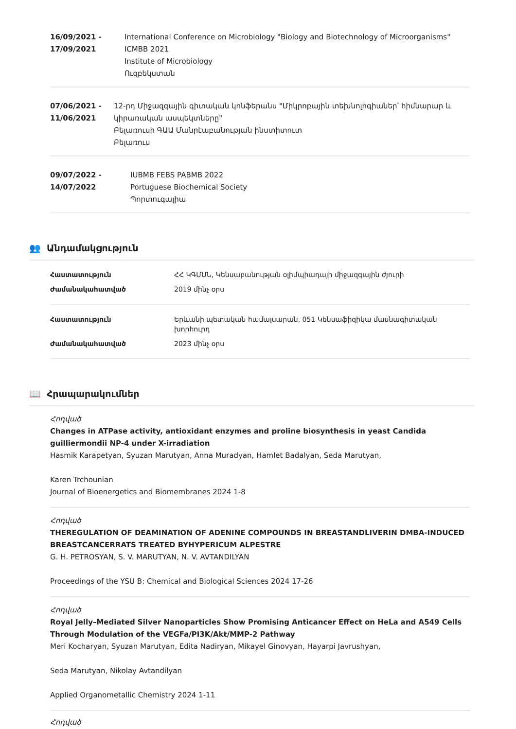16/09/2021 -
17/09/2021
International Conference on Microbiology "Biology and Biotechnology of Microorganisms" ICMBB 2021
Institute of Microbiology
Ուզբեկստան
07/06/2021 -
11/06/2021
12-րդ Միջազգային գիտական կոնֆերանս "Միկրոբային տեխնոլոգիաներ՝ հիմնարար և կիրառական ասպեկտները"
Բելառուսի ԳԱԱ Մանրէաբանության ինստիտուտ
Բելառուս
09/07/2022 -
14/07/2022
IUBMB FEBS PABMB 2022
Portuguese Biochemical Society
Պորտուգալիա
👥 Անդամակցություն
| Հաստատություն | ՀՀ ԿԳՄՍՆ, Կենսաբանության օլիմպիադայի միջազգային ժյուրի |
| Ժամանակահատված | 2019 մինչ օրս |
| Հաստատություն | Երևանի պետական համալսարան, 051 Կենսաֆիզիկա մասնագիտական խորհուրդ |
| Ժամանակահատված | 2023 մինչ օրս |
📖 Հրապարակումներ
Հոդված
Changes in ATPase activity, antioxidant enzymes and proline biosynthesis in yeast Candida guilliermondii NP-4 under X-irradiation
Hasmik Karapetyan, Syuzan Marutyan, Anna Muradyan, Hamlet Badalyan, Seda Marutyan,
Karen Trchounian
Journal of Bioenergetics and Biomembranes 2024 1-8
Հոդված
THEREGULATION OF DEAMINATION OF ADENINE COMPOUNDS IN BREASTANDLIVERIN DMBA-INDUCED BREASTCANCERRATS TREATED BYHYPERICUM ALPESTRE
G. H. PETROSYAN, S. V. MARUTYAN, N. V. AVTANDILYAN
Proceedings of the YSU B: Chemical and Biological Sciences 2024 17-26
Հոդված
Royal Jelly–Mediated Silver Nanoparticles Show Promising Anticancer Effect on HeLa and A549 Cells Through Modulation of the VEGFa/PI3K/Akt/MMP-2 Pathway
Meri Kocharyan, Syuzan Marutyan, Edita Nadiryan, Mikayel Ginovyan, Hayarpi Javrushyan,
Seda Marutyan, Nikolay Avtandilyan
Applied Organometallic Chemistry 2024 1-11
Հոդված